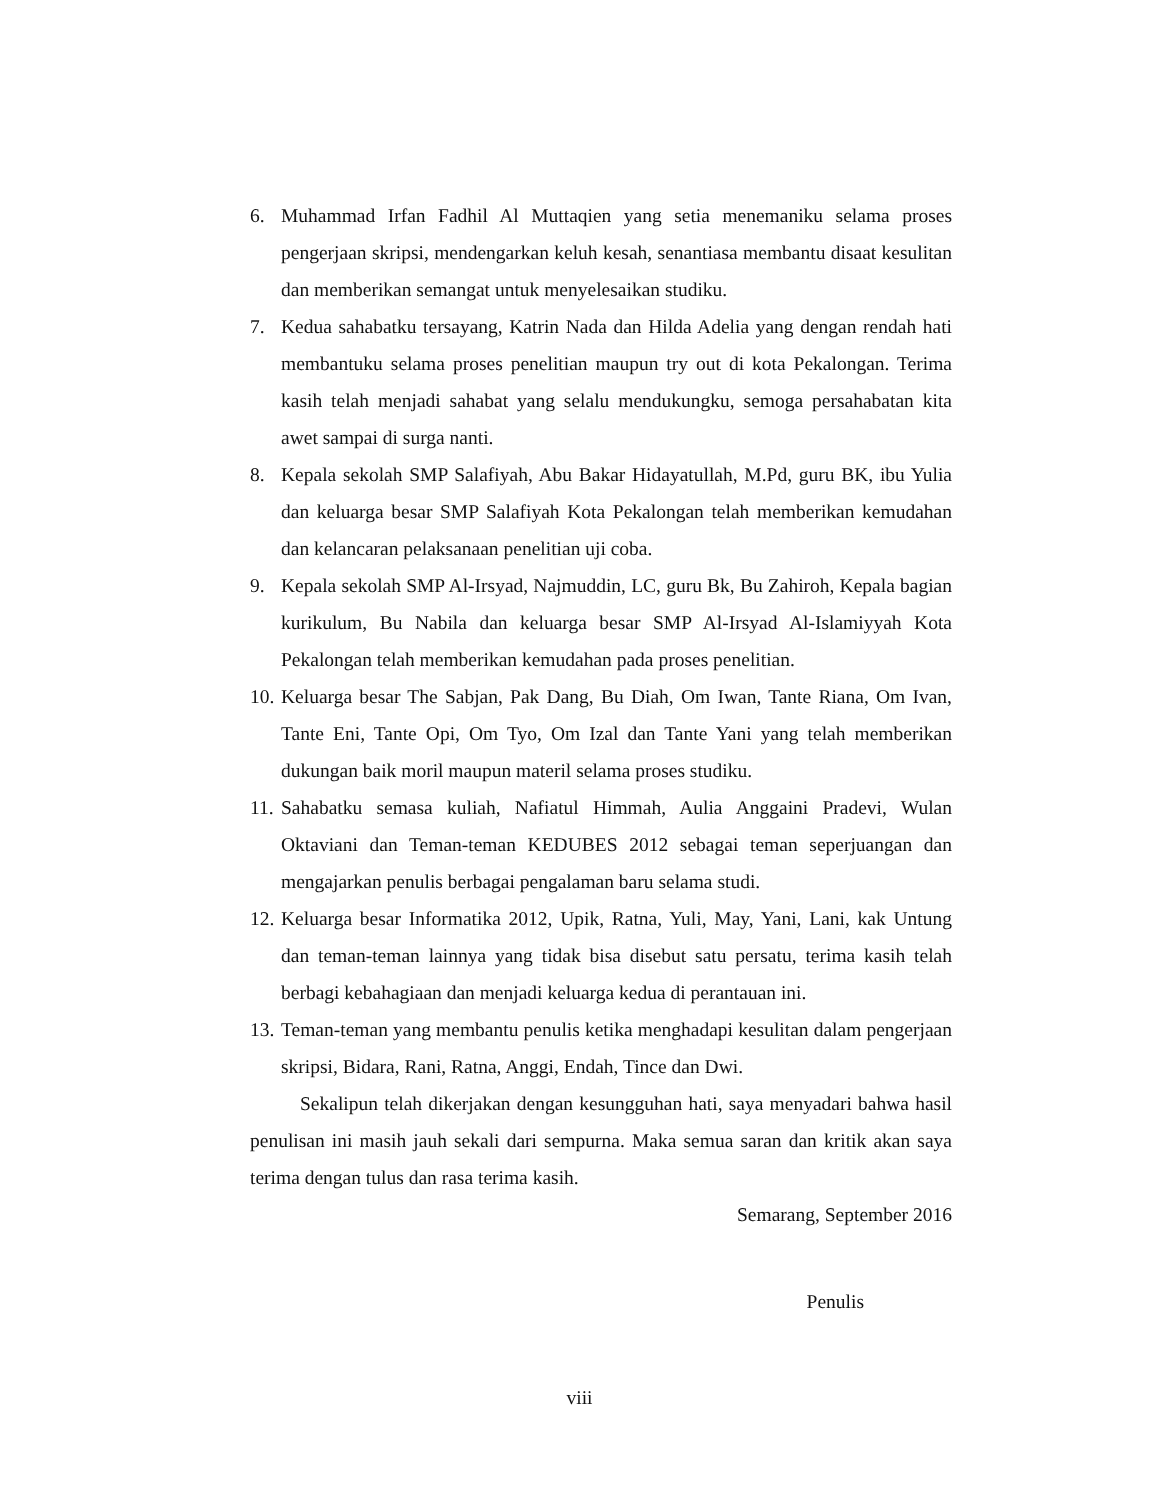6. Muhammad Irfan Fadhil Al Muttaqien yang setia menemaniku selama proses pengerjaan skripsi, mendengarkan keluh kesah, senantiasa membantu disaat kesulitan dan memberikan semangat untuk menyelesaikan studiku.
7. Kedua sahabatku tersayang, Katrin Nada dan Hilda Adelia yang dengan rendah hati membantuku selama proses penelitian maupun try out di kota Pekalongan. Terima kasih telah menjadi sahabat yang selalu mendukungku, semoga persahabatan kita awet sampai di surga nanti.
8. Kepala sekolah SMP Salafiyah, Abu Bakar Hidayatullah, M.Pd, guru BK, ibu Yulia dan keluarga besar SMP Salafiyah Kota Pekalongan telah memberikan kemudahan dan kelancaran pelaksanaan penelitian uji coba.
9. Kepala sekolah SMP Al-Irsyad, Najmuddin, LC, guru Bk, Bu Zahiroh, Kepala bagian kurikulum, Bu Nabila dan keluarga besar SMP Al-Irsyad Al-Islamiyyah Kota Pekalongan telah memberikan kemudahan pada proses penelitian.
10. Keluarga besar The Sabjan, Pak Dang, Bu Diah, Om Iwan, Tante Riana, Om Ivan, Tante Eni, Tante Opi, Om Tyo, Om Izal dan Tante Yani yang telah memberikan dukungan baik moril maupun materil selama proses studiku.
11. Sahabatku semasa kuliah, Nafiatul Himmah, Aulia Anggaini Pradevi, Wulan Oktaviani dan Teman-teman KEDUBES 2012 sebagai teman seperjuangan dan mengajarkan penulis berbagai pengalaman baru selama studi.
12. Keluarga besar Informatika 2012, Upik, Ratna, Yuli, May, Yani, Lani, kak Untung dan teman-teman lainnya yang tidak bisa disebut satu persatu, terima kasih telah berbagi kebahagiaan dan menjadi keluarga kedua di perantauan ini.
13. Teman-teman yang membantu penulis ketika menghadapi kesulitan dalam pengerjaan skripsi, Bidara, Rani, Ratna, Anggi, Endah, Tince dan Dwi.
Sekalipun telah dikerjakan dengan kesungguhan hati, saya menyadari bahwa hasil penulisan ini masih jauh sekali dari sempurna. Maka semua saran dan kritik akan saya terima dengan tulus dan rasa terima kasih.
Semarang, September 2016
Penulis
viii